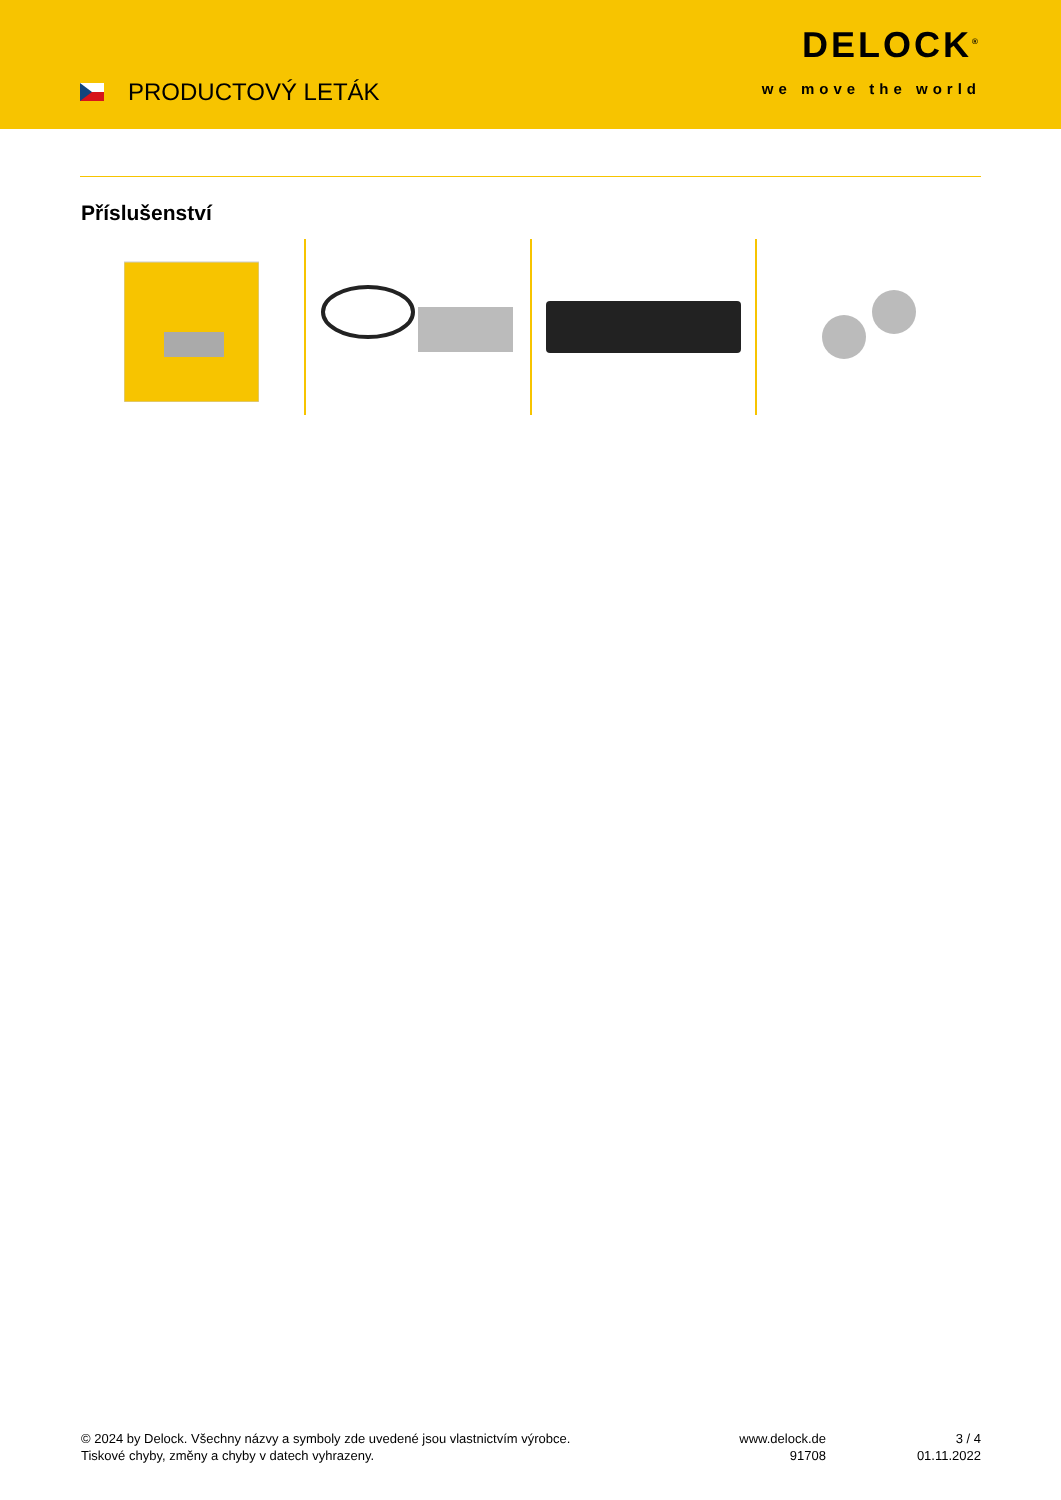PRODUCTOVÝ LETÁK
DELOCK<sup>®</sup>
we move the world
Příslušenství
© 2024 by Delock. Všechny názvy a symboly zde uvedené jsou vlastnictvím výrobce.
Tiskové chyby, změny a chyby v datech vyhrazeny.
www.delock.de
91708
3 / 4
01.11.2022